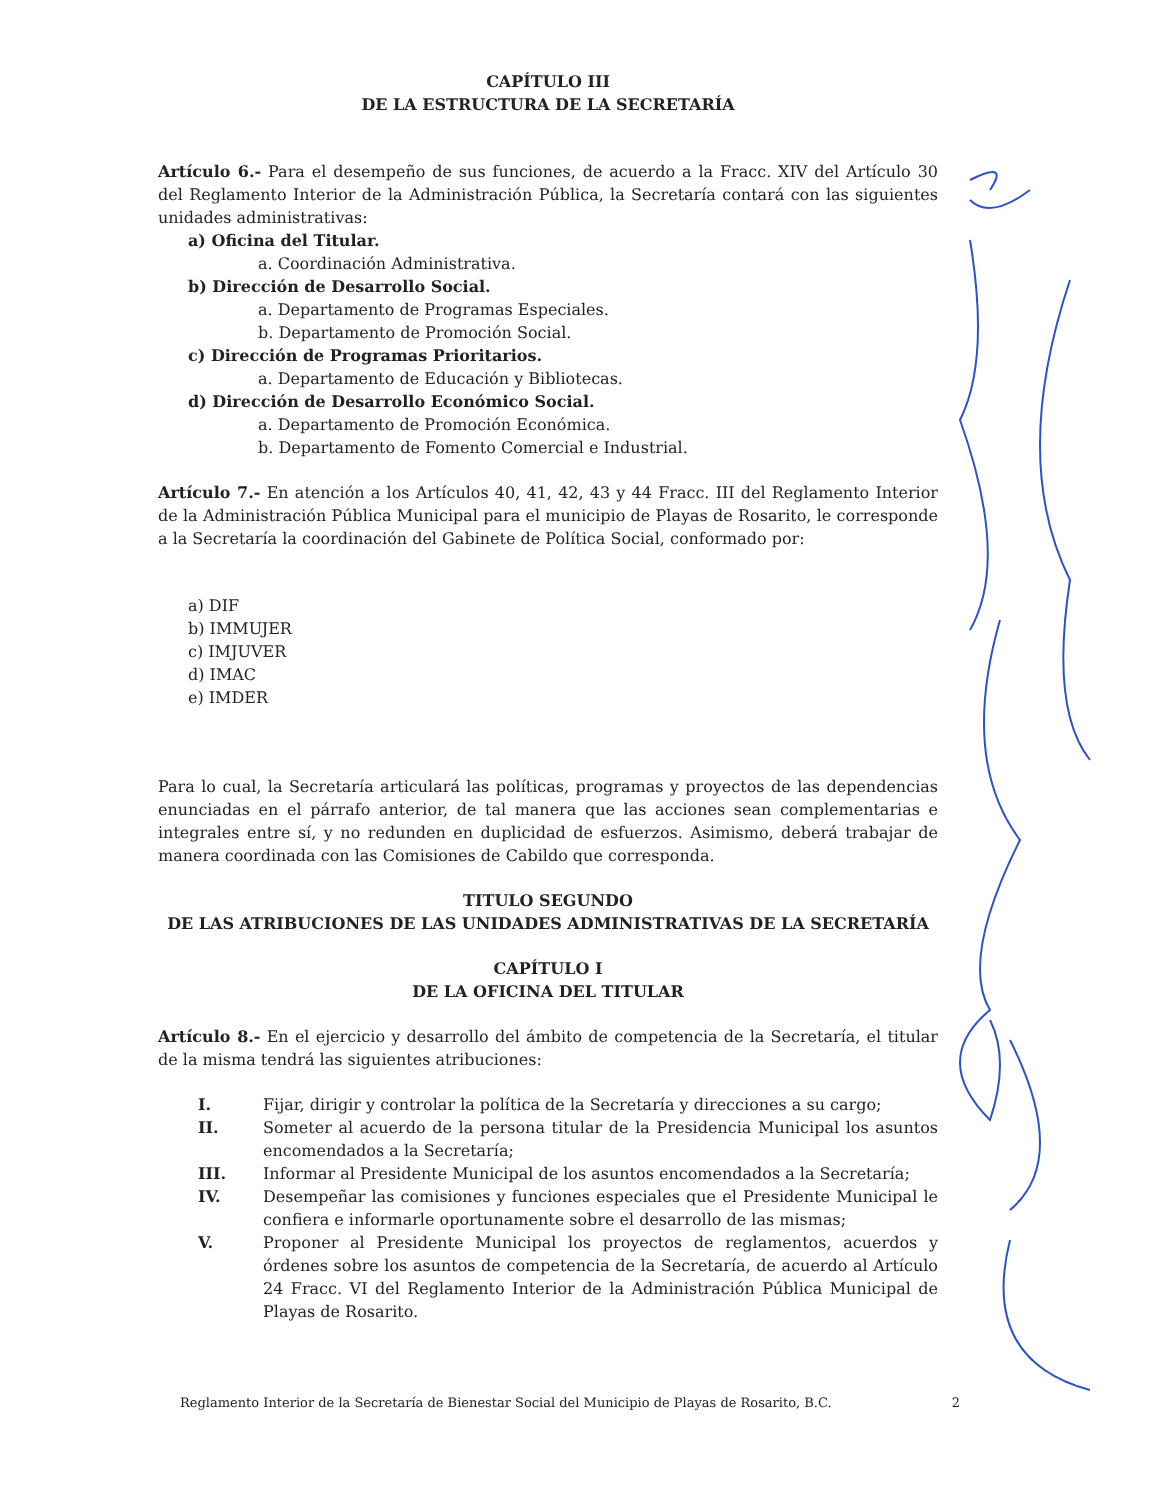CAPÍTULO III
DE LA ESTRUCTURA DE LA SECRETARÍA
Artículo 6.- Para el desempeño de sus funciones, de acuerdo a la Fracc. XIV del Artículo 30 del Reglamento Interior de la Administración Pública, la Secretaría contará con las siguientes unidades administrativas:
a) Oficina del Titular.
a. Coordinación Administrativa.
b) Dirección de Desarrollo Social.
a. Departamento de Programas Especiales.
b. Departamento de Promoción Social.
c) Dirección de Programas Prioritarios.
a. Departamento de Educación y Bibliotecas.
d) Dirección de Desarrollo Económico Social.
a. Departamento de Promoción Económica.
b. Departamento de Fomento Comercial e Industrial.
Artículo 7.- En atención a los Artículos 40, 41, 42, 43 y 44 Fracc. III del Reglamento Interior de la Administración Pública Municipal para el municipio de Playas de Rosarito, le corresponde a la Secretaría la coordinación del Gabinete de Política Social, conformado por:
a) DIF
b) IMMUJER
c) IMJUVER
d) IMAC
e) IMDER
Para lo cual, la Secretaría articulará las políticas, programas y proyectos de las dependencias enunciadas en el párrafo anterior, de tal manera que las acciones sean complementarias e integrales entre sí, y no redunden en duplicidad de esfuerzos. Asimismo, deberá trabajar de manera coordinada con las Comisiones de Cabildo que corresponda.
TITULO SEGUNDO
DE LAS ATRIBUCIONES DE LAS UNIDADES ADMINISTRATIVAS DE LA SECRETARÍA
CAPÍTULO I
DE LA OFICINA DEL TITULAR
Artículo 8.- En el ejercicio y desarrollo del ámbito de competencia de la Secretaría, el titular de la misma tendrá las siguientes atribuciones:
I. Fijar, dirigir y controlar la política de la Secretaría y direcciones a su cargo;
II. Someter al acuerdo de la persona titular de la Presidencia Municipal los asuntos encomendados a la Secretaría;
III. Informar al Presidente Municipal de los asuntos encomendados a la Secretaría;
IV. Desempeñar las comisiones y funciones especiales que el Presidente Municipal le confiera e informarle oportunamente sobre el desarrollo de las mismas;
V. Proponer al Presidente Municipal los proyectos de reglamentos, acuerdos y órdenes sobre los asuntos de competencia de la Secretaría, de acuerdo al Artículo 24 Fracc. VI del Reglamento Interior de la Administración Pública Municipal de Playas de Rosarito.
Reglamento Interior de la Secretaría de Bienestar Social del Municipio de Playas de Rosarito, B.C. 2